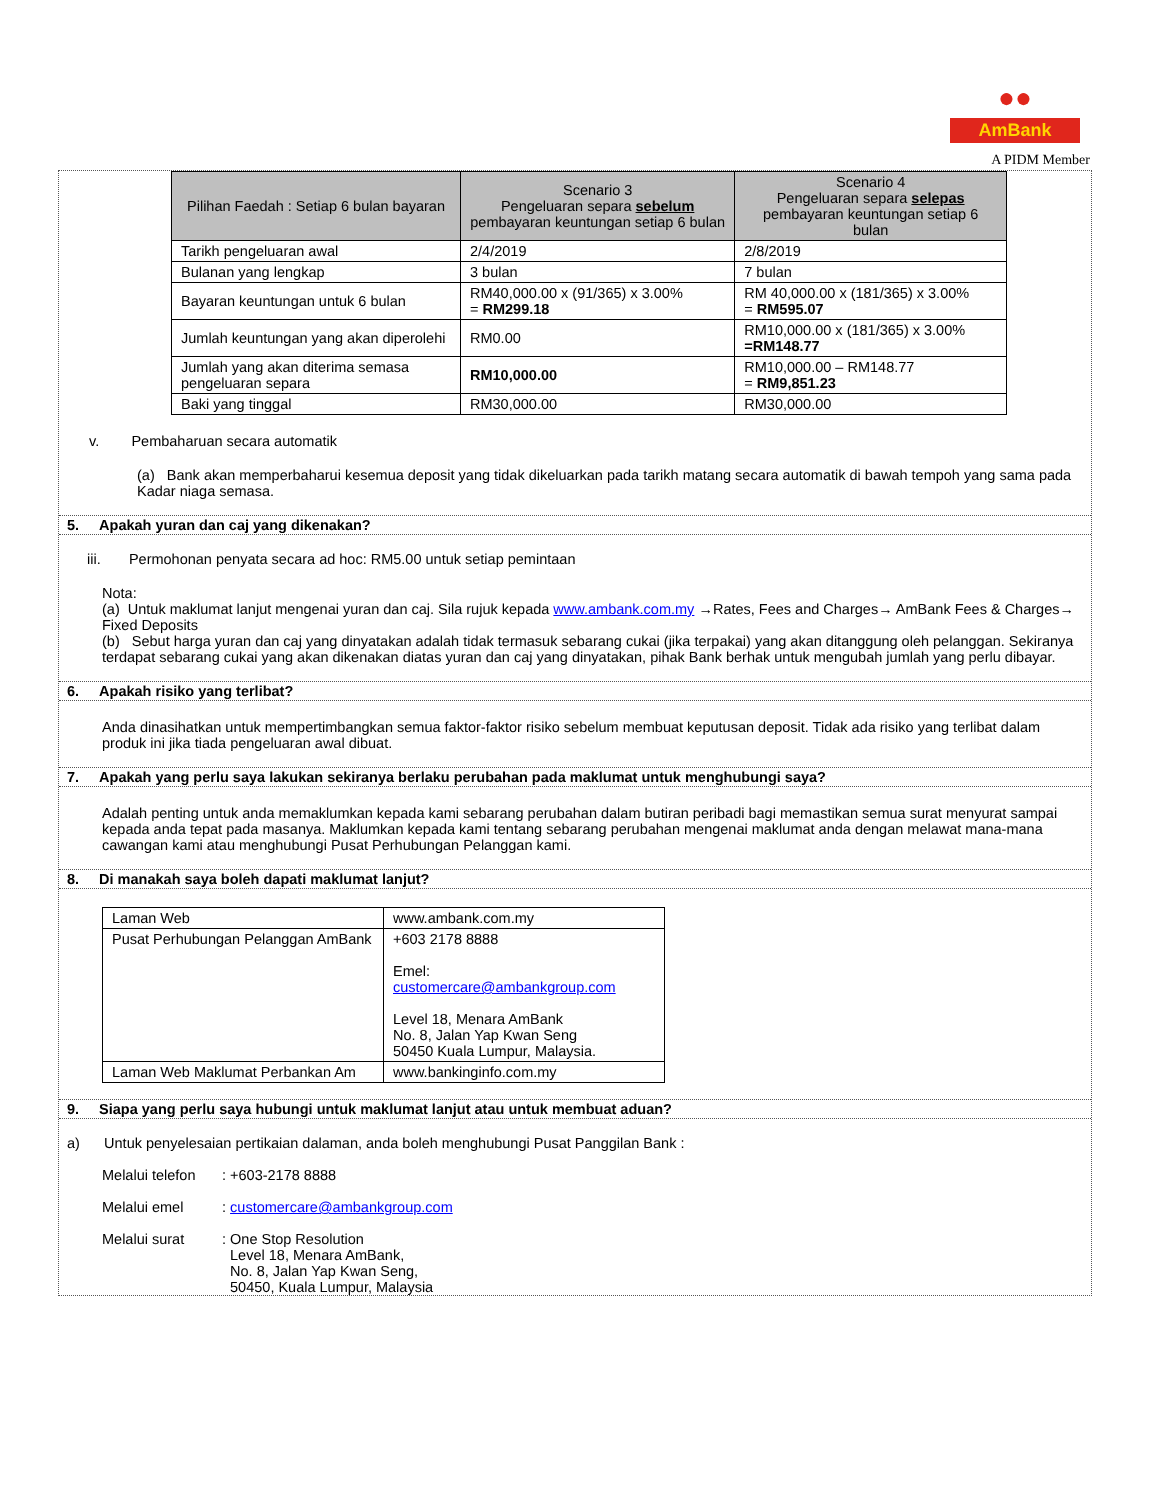●●
AmBank
A PIDM Member
| Pilihan Faedah : Setiap 6 bulan bayaran | Scenario 3 Pengeluaran separa sebelum pembayaran keuntungan setiap 6 bulan | Scenario 4 Pengeluaran separa selepas pembayaran keuntungan setiap 6 bulan |
| --- | --- | --- |
| Tarikh pengeluaran awal | 2/4/2019 | 2/8/2019 |
| Bulanan yang lengkap | 3 bulan | 7 bulan |
| Bayaran keuntungan untuk 6 bulan | RM40,000.00 x (91/365) x 3.00% = RM299.18 | RM 40,000.00 x (181/365) x 3.00% = RM595.07 |
| Jumlah keuntungan yang akan diperolehi | RM0.00 | RM10,000.00 x (181/365) x 3.00% =RM148.77 |
| Jumlah yang akan diterima semasa pengeluaran separa | RM10,000.00 | RM10,000.00 – RM148.77 = RM9,851.23 |
| Baki yang tinggal | RM30,000.00 | RM30,000.00 |
v. Pembaharuan secara automatik
(a) Bank akan memperbaharui kesemua deposit yang tidak dikeluarkan pada tarikh matang secara automatik di bawah tempoh yang sama pada Kadar niaga semasa.
5. Apakah yuran dan caj yang dikenakan?
iii. Permohonan penyata secara ad hoc: RM5.00 untuk setiap pemintaan
Nota:
(a) Untuk maklumat lanjut mengenai yuran dan caj. Sila rujuk kepada www.ambank.com.my →Rates, Fees and Charges→ AmBank Fees & Charges→ Fixed Deposits
(b) Sebut harga yuran dan caj yang dinyatakan adalah tidak termasuk sebarang cukai (jika terpakai) yang akan ditanggung oleh pelanggan. Sekiranya terdapat sebarang cukai yang akan dikenakan diatas yuran dan caj yang dinyatakan, pihak Bank berhak untuk mengubah jumlah yang perlu dibayar.
6. Apakah risiko yang terlibat?
Anda dinasihatkan untuk mempertimbangkan semua faktor-faktor risiko sebelum membuat keputusan deposit. Tidak ada risiko yang terlibat dalam produk ini jika tiada pengeluaran awal dibuat.
7. Apakah yang perlu saya lakukan sekiranya berlaku perubahan pada maklumat untuk menghubungi saya?
Adalah penting untuk anda memaklumkan kepada kami sebarang perubahan dalam butiran peribadi bagi memastikan semua surat menyurat sampai kepada anda tepat pada masanya. Maklumkan kepada kami tentang sebarang perubahan mengenai maklumat anda dengan melawat mana-mana cawangan kami atau menghubungi Pusat Perhubungan Pelanggan kami.
8. Di manakah saya boleh dapati maklumat lanjut?
| Laman Web | www.ambank.com.my |
| Pusat Perhubungan Pelanggan AmBank | +603 2178 8888 Emel: customercare@ambankgroup.com Level 18, Menara AmBank No. 8, Jalan Yap Kwan Seng 50450 Kuala Lumpur, Malaysia. |
| Laman Web Maklumat Perbankan Am | www.bankinginfo.com.my |
9. Siapa yang perlu saya hubungi untuk maklumat lanjut atau untuk membuat aduan?
a) Untuk penyelesaian pertikaian dalaman, anda boleh menghubungi Pusat Panggilan Bank :
Melalui telefon: +603-2178 8888
Melalui emel: customercare@ambankgroup.com
Melalui surat: One Stop Resolution
Level 18, Menara AmBank,
No. 8, Jalan Yap Kwan Seng,
50450, Kuala Lumpur, Malaysia